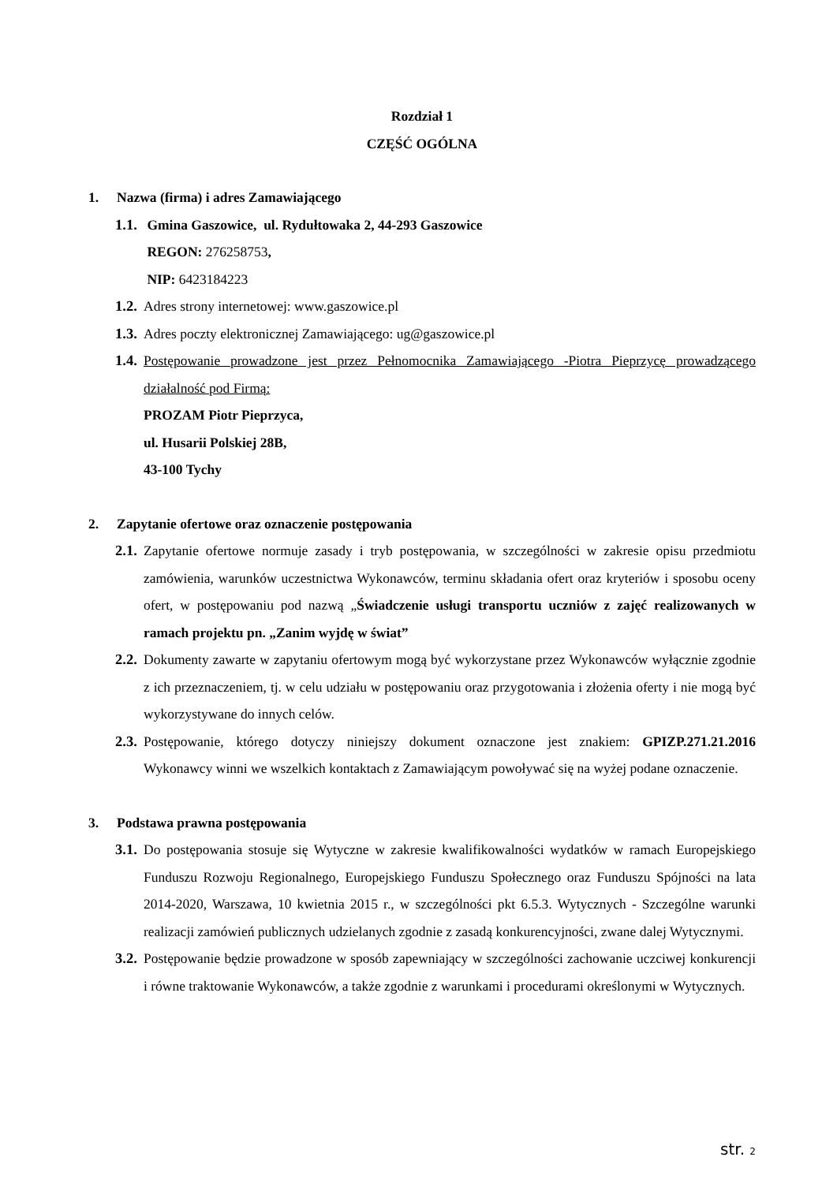Rozdział 1
CZĘŚĆ OGÓLNA
1. Nazwa (firma) i adres Zamawiającego
1.1.
Gmina Gaszowice, ul. Rydułtowaka 2, 44-293 Gaszowice
REGON: 276258753,
NIP: 6423184223
1.2.
Adres strony internetowej: www.gaszowice.pl
1.3.
Adres poczty elektronicznej Zamawiającego: ug@gaszowice.pl
1.4.
Postępowanie prowadzone jest przez Pełnomocnika Zamawiającego -Piotra Pieprzycę prowadzącego działalność pod Firmą:
PROZAM Piotr Pieprzyca,
ul. Husarii Polskiej 28B,
43-100 Tychy
2. Zapytanie ofertowe oraz oznaczenie postępowania
2.1.
Zapytanie ofertowe normuje zasady i tryb postępowania, w szczególności w zakresie opisu przedmiotu zamówienia, warunków uczestnictwa Wykonawców, terminu składania ofert oraz kryteriów i sposobu oceny ofert, w postępowaniu pod nazwą „Świadczenie usługi transportu uczniów z zajęć realizowanych w ramach projektu pn. „Zanim wyjdę w świat”
2.2.
Dokumenty zawarte w zapytaniu ofertowym mogą być wykorzystane przez Wykonawców wyłącznie zgodnie z ich przeznaczeniem, tj. w celu udziału w postępowaniu oraz przygotowania i złożenia oferty i nie mogą być wykorzystywane do innych celów.
2.3.
Postępowanie, którego dotyczy niniejszy dokument oznaczone jest znakiem: GPIZP.271.21.2016 Wykonawcy winni we wszelkich kontaktach z Zamawiającym powoływać się na wyżej podane oznaczenie.
3. Podstawa prawna postępowania
3.1.
Do postępowania stosuje się Wytyczne w zakresie kwalifikowalności wydatków w ramach Europejskiego Funduszu Rozwoju Regionalnego, Europejskiego Funduszu Społecznego oraz Funduszu Spójności na lata 2014-2020, Warszawa, 10 kwietnia 2015 r., w szczególności pkt 6.5.3. Wytycznych - Szczególne warunki realizacji zamówień publicznych udzielanych zgodnie z zasadą konkurencyjności, zwane dalej Wytycznymi.
3.2.
Postępowanie będzie prowadzone w sposób zapewniający w szczególności zachowanie uczciwej konkurencji i równe traktowanie Wykonawców, a także zgodnie z warunkami i procedurami określonymi w Wytycznych.
str. 2